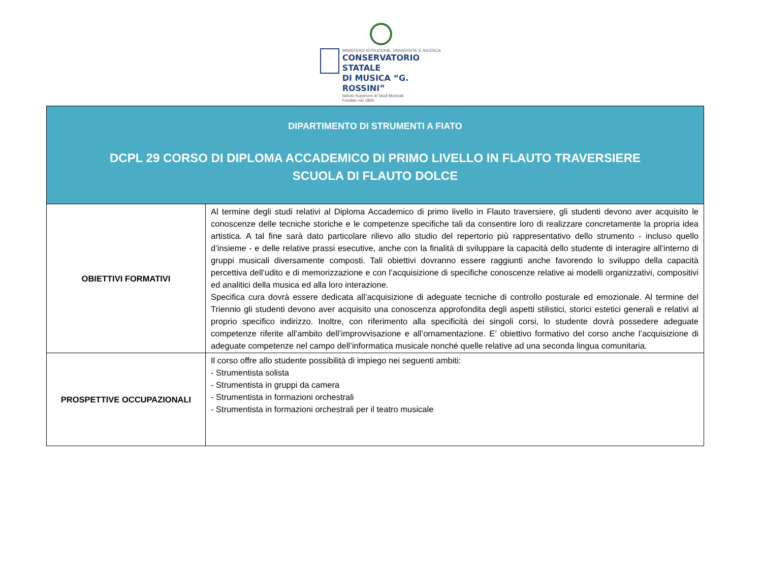MINISTERO ISTRUZIONE, UNIVERSITA' E RICERCA
CONSERVATORIO STATALE
DI MUSICA “G. ROSSINI”
Istituto Superiore di Studi Musicali
Fondato nel 1869
| DIPARTIMENTO DI STRUMENTI A FIATO DCPL 29 CORSO DI DIPLOMA ACCADEMICO DI PRIMO LIVELLO IN FLAUTO TRAVERSIERE SCUOLA DI FLAUTO DOLCE | |
| OBIETTIVI FORMATIVI | Al termine degli studi relativi al Diploma Accademico di primo livello in Flauto traversiere, gli studenti devono aver acquisito le conoscenze delle tecniche storiche e le competenze specifiche tali da consentire loro di realizzare concretamente la propria idea artistica. A tal fine sarà dato particolare rilievo allo studio del repertorio più rappresentativo dello strumento - incluso quello d’insieme - e delle relative prassi esecutive, anche con la finalità di sviluppare la capacità dello studente di interagire all’interno di gruppi musicali diversamente composti. Tali obiettivi dovranno essere raggiunti anche favorendo lo sviluppo della capacità percettiva dell’udito e di memorizzazione e con l’acquisizione di specifiche conoscenze relative ai modelli organizzativi, compositivi ed analitici della musica ed alla loro interazione. Specifica cura dovrà essere dedicata all’acquisizione di adeguate tecniche di controllo posturale ed emozionale. Al termine del Triennio gli studenti devono aver acquisito una conoscenza approfondita degli aspetti stilistici, storici estetici generali e relativi al proprio specifico indirizzo. Inoltre, con riferimento alla specificità dei singoli corsi, lo studente dovrà possedere adeguate competenze riferite all’ambito dell’improvvisazione e all’ornamentazione. E’ obiettivo formativo del corso anche l’acquisizione di adeguate competenze nel campo dell’informatica musicale nonché quelle relative ad una seconda lingua comunitaria. |
| PROSPETTIVE OCCUPAZIONALI | Il corso offre allo studente possibilità di impiego nei seguenti ambiti: - Strumentista solista - Strumentista in gruppi da camera - Strumentista in formazioni orchestrali - Strumentista in formazioni orchestrali per il teatro musicale |